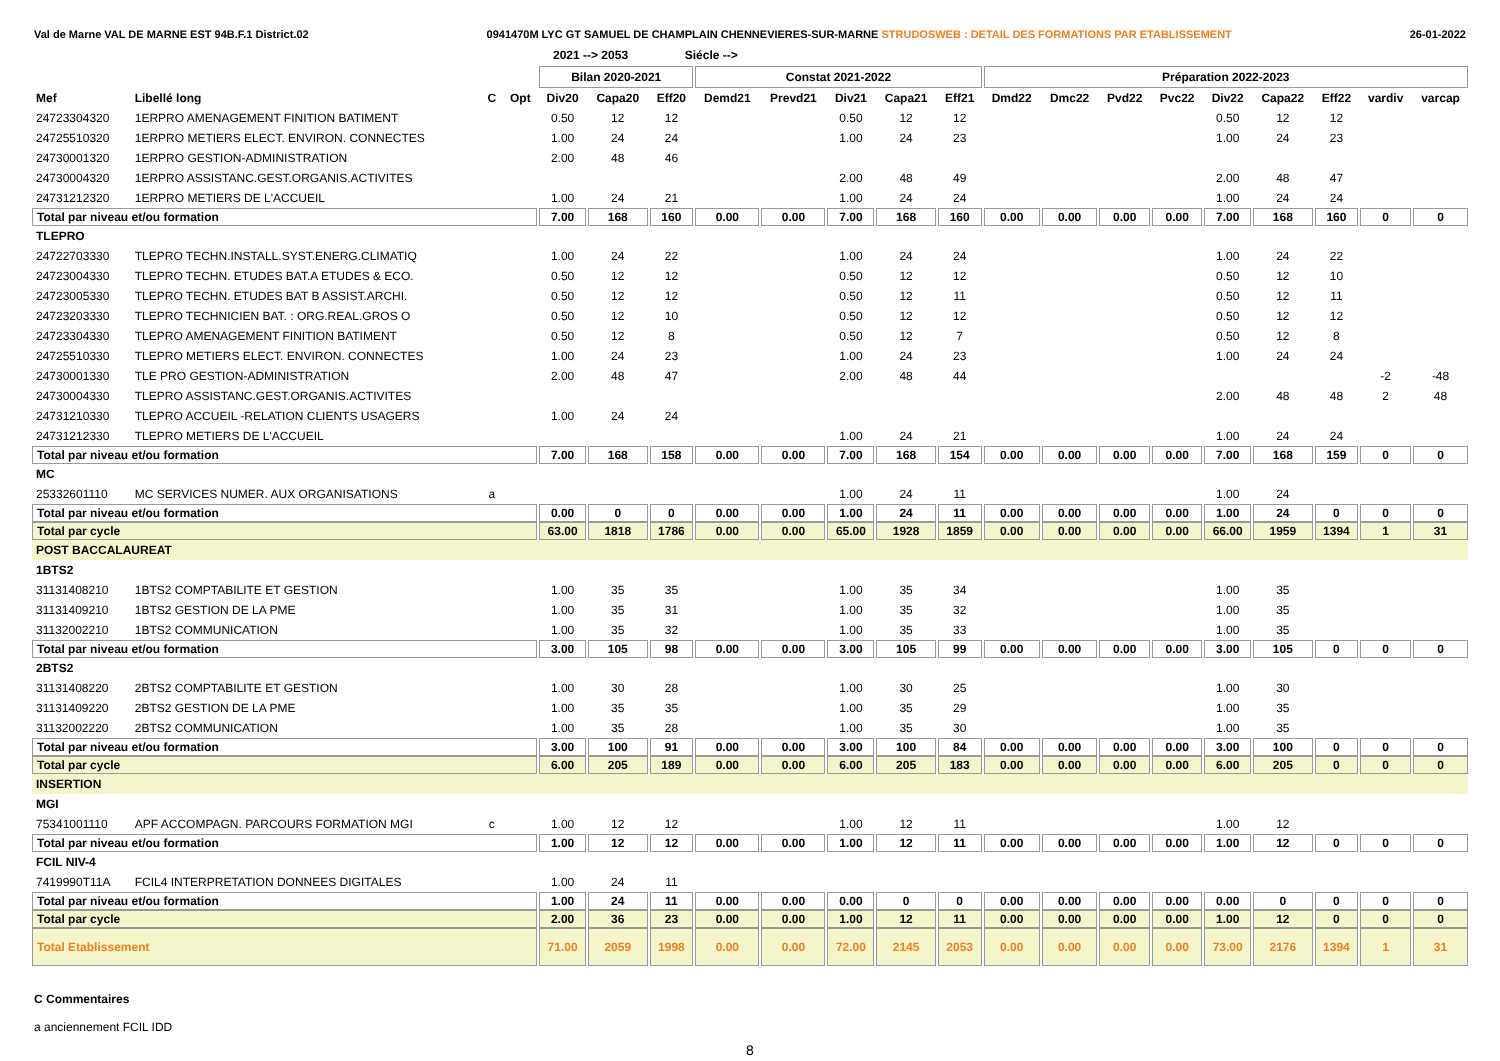Val de Marne VAL DE MARNE EST 94B.F.1 District.02 0941470M LYC GT SAMUEL DE CHAMPLAIN CHENNEVIERES-SUR-MARNE STRUDOSWEB : DETAIL DES FORMATIONS PAR ETABLISSEMENT 26-01-2022
2021 --> 2053 Siécle -->
| | | | | Bilan 2020-2021 | | | Constat 2021-2022 | | | | | Préparation 2022-2023 | | | | | | | | |
| --- | --- | --- | --- | --- | --- | --- | --- | --- | --- | --- | --- | --- | --- | --- | --- | --- | --- | --- | --- | --- |
| Mef | Libellé long | C | Opt | Div20 | Capa20 | Eff20 | Demd21 | Prevd21 | Div21 | Capa21 | Eff21 | Dmd22 | Dmc22 | Pvd22 | Pvc22 | Div22 | Capa22 | Eff22 | vardiv | varcap |
| 24723304320 | 1ERPRO AMENAGEMENT FINITION BATIMENT | | | 0.50 | 12 | 12 | | | 0.50 | 12 | 12 | | | | | 0.50 | 12 | 12 | | |
| 24725510320 | 1ERPRO METIERS ELECT. ENVIRON. CONNECTES | | | 1.00 | 24 | 24 | | | 1.00 | 24 | 23 | | | | | 1.00 | 24 | 23 | | |
| 24730001320 | 1ERPRO GESTION-ADMINISTRATION | | | 2.00 | 48 | 46 | | | | | | | | | | | | | | |
| 24730004320 | 1ERPRO ASSISTANC.GEST.ORGANIS.ACTIVITES | | | | | | | | 2.00 | 48 | 49 | | | | | 2.00 | 48 | 47 | | |
| 24731212320 | 1ERPRO METIERS DE L'ACCUEIL | | | 1.00 | 24 | 21 | | | 1.00 | 24 | 24 | | | | | 1.00 | 24 | 24 | | |
| Total par niveau et/ou formation | | | | 7.00 | 168 | 160 | 0.00 | 0.00 | 7.00 | 168 | 160 | 0.00 | 0.00 | 0.00 | 0.00 | 7.00 | 168 | 160 | 0 | 0 |
| TLEPRO | | | | | | | | | | | | | | | | | | | | |
| 24722703330 | TLEPRO TECHN.INSTALL.SYST.ENERG.CLIMATIQ | | | 1.00 | 24 | 22 | | | 1.00 | 24 | 24 | | | | | 1.00 | 24 | 22 | | |
| 24723004330 | TLEPRO TECHN. ETUDES BAT.A ETUDES & ECO. | | | 0.50 | 12 | 12 | | | 0.50 | 12 | 12 | | | | | 0.50 | 12 | 10 | | |
| 24723005330 | TLEPRO TECHN. ETUDES BAT B ASSIST.ARCHI. | | | 0.50 | 12 | 12 | | | 0.50 | 12 | 11 | | | | | 0.50 | 12 | 11 | | |
| 24723203330 | TLEPRO TECHNICIEN BAT. : ORG.REAL.GROS O | | | 0.50 | 12 | 10 | | | 0.50 | 12 | 12 | | | | | 0.50 | 12 | 12 | | |
| 24723304330 | TLEPRO AMENAGEMENT FINITION BATIMENT | | | 0.50 | 12 | 8 | | | 0.50 | 12 | 7 | | | | | 0.50 | 12 | 8 | | |
| 24725510330 | TLEPRO METIERS ELECT. ENVIRON. CONNECTES | | | 1.00 | 24 | 23 | | | 1.00 | 24 | 23 | | | | | 1.00 | 24 | 24 | | |
| 24730001330 | TLE PRO GESTION-ADMINISTRATION | | | 2.00 | 48 | 47 | | | 2.00 | 48 | 44 | | | | | | | | -2 | -48 |
| 24730004330 | TLEPRO ASSISTANC.GEST.ORGANIS.ACTIVITES | | | | | | | | | | | | | | | 2.00 | 48 | 48 | 2 | 48 |
| 24731210330 | TLEPRO ACCUEIL -RELATION CLIENTS USAGERS | | | 1.00 | 24 | 24 | | | | | | | | | | | | | | |
| 24731212330 | TLEPRO METIERS DE L'ACCUEIL | | | | | | | | 1.00 | 24 | 21 | | | | | 1.00 | 24 | 24 | | |
| Total par niveau et/ou formation | | | | 7.00 | 168 | 158 | 0.00 | 0.00 | 7.00 | 168 | 154 | 0.00 | 0.00 | 0.00 | 0.00 | 7.00 | 168 | 159 | 0 | 0 |
| MC | | | | | | | | | | | | | | | | | | | | |
| 25332601110 | MC SERVICES NUMER. AUX ORGANISATIONS | a | | | | | | | 1.00 | 24 | 11 | | | | | 1.00 | 24 | | | |
| Total par niveau et/ou formation | | | | 0.00 | 0 | 0 | 0.00 | 0.00 | 1.00 | 24 | 11 | 0.00 | 0.00 | 0.00 | 0.00 | 1.00 | 24 | 0 | 0 | 0 |
| Total par cycle | | | | 63.00 | 1818 | 1786 | 0.00 | 0.00 | 65.00 | 1928 | 1859 | 0.00 | 0.00 | 0.00 | 0.00 | 66.00 | 1959 | 1394 | 1 | 31 |
| POST BACCALAUREAT | | | | | | | | | | | | | | | | | | | | |
| 1BTS2 | | | | | | | | | | | | | | | | | | | | |
| 31131408210 | 1BTS2 COMPTABILITE ET GESTION | | | 1.00 | 35 | 35 | | | 1.00 | 35 | 34 | | | | | 1.00 | 35 | | | |
| 31131409210 | 1BTS2 GESTION DE LA PME | | | 1.00 | 35 | 31 | | | 1.00 | 35 | 32 | | | | | 1.00 | 35 | | | |
| 31132002210 | 1BTS2 COMMUNICATION | | | 1.00 | 35 | 32 | | | 1.00 | 35 | 33 | | | | | 1.00 | 35 | | | |
| Total par niveau et/ou formation | | | | 3.00 | 105 | 98 | 0.00 | 0.00 | 3.00 | 105 | 99 | 0.00 | 0.00 | 0.00 | 0.00 | 3.00 | 105 | 0 | 0 | 0 |
| 2BTS2 | | | | | | | | | | | | | | | | | | | | |
| 31131408220 | 2BTS2 COMPTABILITE ET GESTION | | | 1.00 | 30 | 28 | | | 1.00 | 30 | 25 | | | | | 1.00 | 30 | | | |
| 31131409220 | 2BTS2 GESTION DE LA PME | | | 1.00 | 35 | 35 | | | 1.00 | 35 | 29 | | | | | 1.00 | 35 | | | |
| 31132002220 | 2BTS2 COMMUNICATION | | | 1.00 | 35 | 28 | | | 1.00 | 35 | 30 | | | | | 1.00 | 35 | | | |
| Total par niveau et/ou formation | | | | 3.00 | 100 | 91 | 0.00 | 0.00 | 3.00 | 100 | 84 | 0.00 | 0.00 | 0.00 | 0.00 | 3.00 | 100 | 0 | 0 | 0 |
| Total par cycle | | | | 6.00 | 205 | 189 | 0.00 | 0.00 | 6.00 | 205 | 183 | 0.00 | 0.00 | 0.00 | 0.00 | 6.00 | 205 | 0 | 0 | 0 |
| INSERTION | | | | | | | | | | | | | | | | | | | | |
| MGI | | | | | | | | | | | | | | | | | | | | |
| 75341001110 | APF ACCOMPAGN. PARCOURS FORMATION MGI | c | | 1.00 | 12 | 12 | | | 1.00 | 12 | 11 | | | | | 1.00 | 12 | | | |
| Total par niveau et/ou formation | | | | 1.00 | 12 | 12 | 0.00 | 0.00 | 1.00 | 12 | 11 | 0.00 | 0.00 | 0.00 | 0.00 | 1.00 | 12 | 0 | 0 | 0 |
| FCIL NIV-4 | | | | | | | | | | | | | | | | | | | | |
| 7419990T11A | FCIL4 INTERPRETATION DONNEES DIGITALES | | | 1.00 | 24 | 11 | | | | | | | | | | | | | | |
| Total par niveau et/ou formation | | | | 1.00 | 24 | 11 | 0.00 | 0.00 | 0.00 | 0 | 0 | 0.00 | 0.00 | 0.00 | 0.00 | 0.00 | 0 | 0 | 0 | 0 |
| Total par cycle | | | | 2.00 | 36 | 23 | 0.00 | 0.00 | 1.00 | 12 | 11 | 0.00 | 0.00 | 0.00 | 0.00 | 1.00 | 12 | 0 | 0 | 0 |
| Total Etablissement | | | | 71.00 | 2059 | 1998 | 0.00 | 0.00 | 72.00 | 2145 | 2053 | 0.00 | 0.00 | 0.00 | 0.00 | 73.00 | 2176 | 1394 | 1 | 31 |
C Commentaires
a anciennement FCIL IDD
8